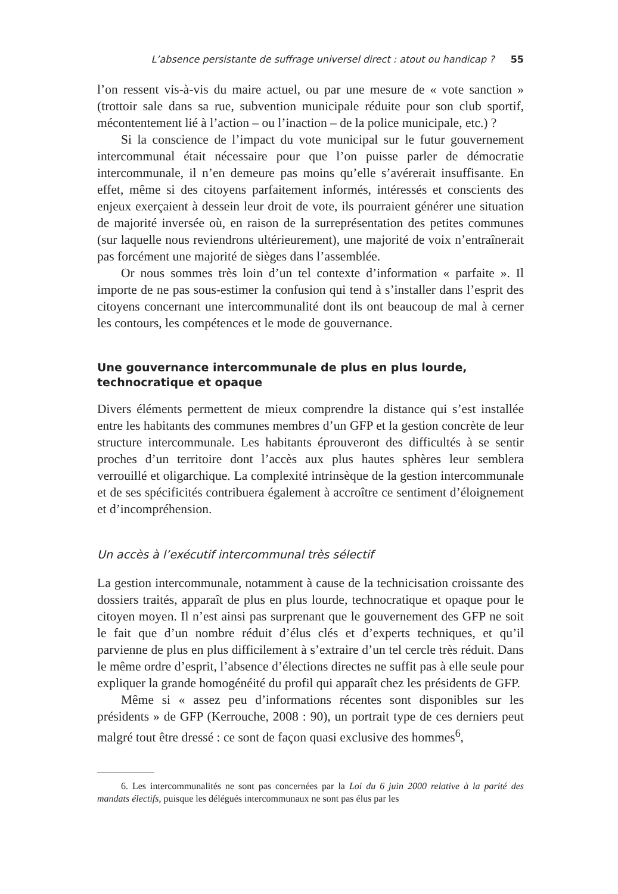L’absence persistante de suffrage universel direct : atout ou handicap ? 55
l’on ressent vis-à-vis du maire actuel, ou par une mesure de « vote sanction » (trottoir sale dans sa rue, subvention municipale réduite pour son club sportif, mécontentement lié à l’action – ou l’inaction – de la police municipale, etc.) ?
Si la conscience de l’impact du vote municipal sur le futur gouvernement intercommunal était nécessaire pour que l’on puisse parler de démocratie intercommunale, il n’en demeure pas moins qu’elle s’avérerait insuffisante. En effet, même si des citoyens parfaitement informés, intéressés et conscients des enjeux exerçaient à dessein leur droit de vote, ils pourraient générer une situation de majorité inversée où, en raison de la surreprésentation des petites communes (sur laquelle nous reviendrons ultérieurement), une majorité de voix n’entraînerait pas forcément une majorité de sièges dans l’assemblée.
Or nous sommes très loin d’un tel contexte d’information « parfaite ». Il importe de ne pas sous-estimer la confusion qui tend à s’installer dans l’esprit des citoyens concernant une intercommunalité dont ils ont beaucoup de mal à cerner les contours, les compétences et le mode de gouvernance.
Une gouvernance intercommunale de plus en plus lourde, technocratique et opaque
Divers éléments permettent de mieux comprendre la distance qui s’est installée entre les habitants des communes membres d’un GFP et la gestion concrète de leur structure intercommunale. Les habitants éprouveront des difficultés à se sentir proches d’un territoire dont l’accès aux plus hautes sphères leur semblera verrouillé et oligarchique. La complexité intrinsèque de la gestion intercommunale et de ses spécificités contribuera également à accroître ce sentiment d’éloignement et d’incompréhension.
Un accès à l’exécutif intercommunal très sélectif
La gestion intercommunale, notamment à cause de la technicisation croissante des dossiers traités, apparaît de plus en plus lourde, technocratique et opaque pour le citoyen moyen. Il n’est ainsi pas surprenant que le gouvernement des GFP ne soit le fait que d’un nombre réduit d’élus clés et d’experts techniques, et qu’il parvienne de plus en plus difficilement à s’extraire d’un tel cercle très réduit. Dans le même ordre d’esprit, l’absence d’élections directes ne suffit pas à elle seule pour expliquer la grande homogénéité du profil qui apparaît chez les présidents de GFP.
Même si « assez peu d’informations récentes sont disponibles sur les présidents » de GFP (Kerrouche, 2008 : 90), un portrait type de ces derniers peut malgré tout être dressé : ce sont de façon quasi exclusive des hommes<sup>6</sup>,
6. Les intercommunalités ne sont pas concernées par la Loi du 6 juin 2000 relative à la parité des mandats électifs, puisque les délégués intercommunaux ne sont pas élus par les